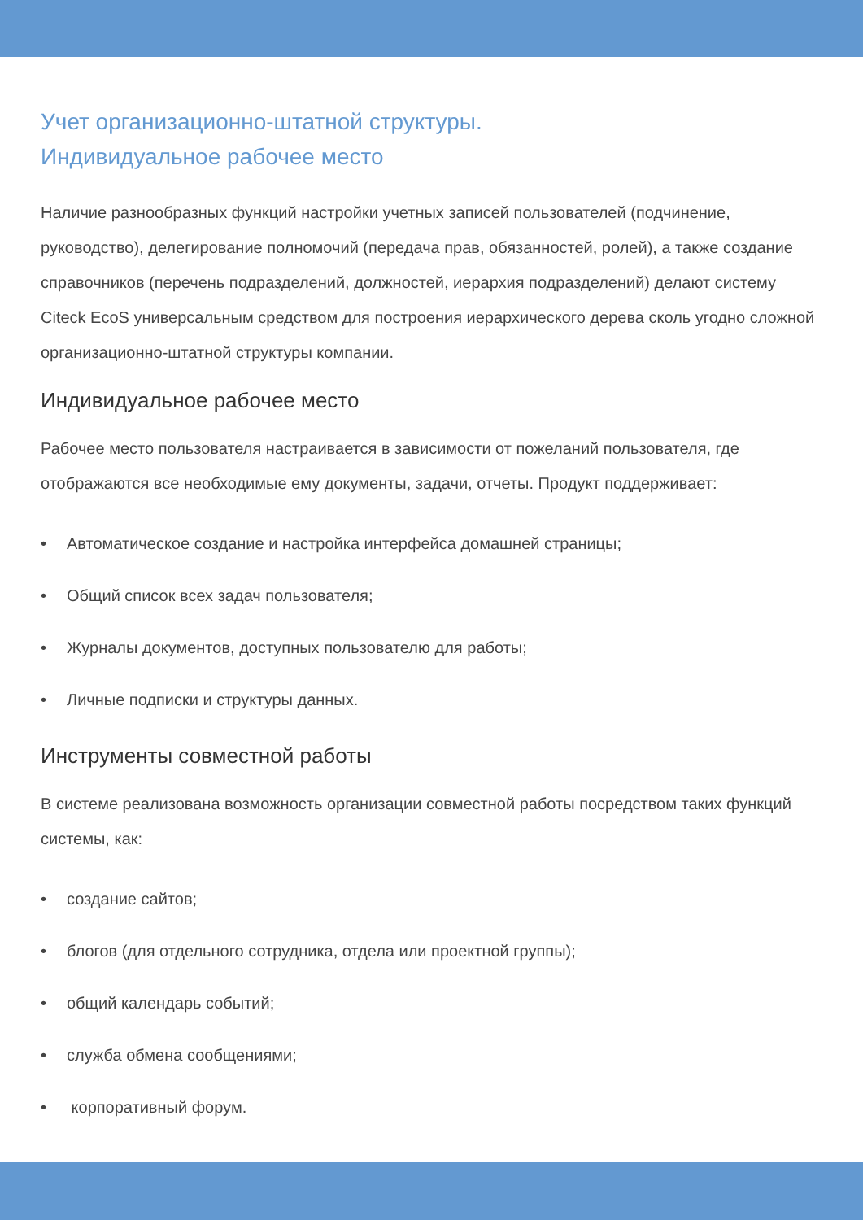Учет организационно-штатной структуры.
Индивидуальное рабочее место
Наличие разнообразных функций настройки учетных записей пользователей (подчинение, руководство), делегирование полномочий (передача прав, обязанностей, ролей), а также создание справочников (перечень подразделений, должностей, иерархия подразделений) делают систему Citeck EcoS универсальным средством для построения иерархического дерева сколь угодно сложной организационно-штатной структуры компании.
Индивидуальное рабочее место
Рабочее место пользователя настраивается в зависимости от пожеланий пользователя, где отображаются все необходимые ему документы, задачи, отчеты. Продукт поддерживает:
• Автоматическое создание и настройка интерфейса домашней страницы;
• Общий список всех задач пользователя;
• Журналы документов, доступных пользователю для работы;
• Личные подписки и структуры данных.
Инструменты совместной работы
В системе реализована возможность организации совместной работы посредством таких функций системы, как:
• создание сайтов;
• блогов (для отдельного сотрудника, отдела или проектной группы);
• общий календарь событий;
• служба обмена сообщениями;
• корпоративный форум.